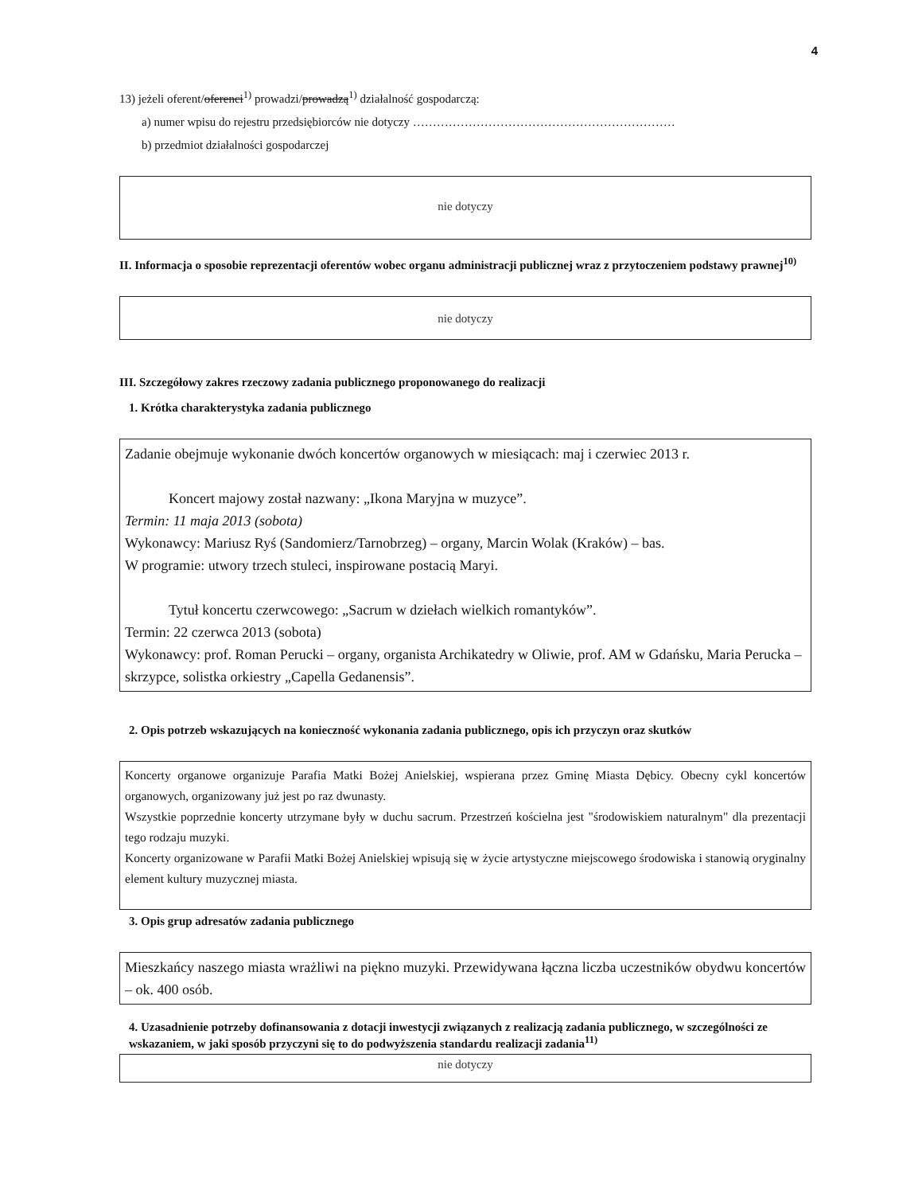4
13) jeżeli oferent/oferenci<sup>1)</sup> prowadzi/prowadzą<sup>1)</sup> działalność gospodarczą:
a) numer wpisu do rejestru przedsiębiorców nie dotyczy …………………………………………………………
b) przedmiot działalności gospodarczej
nie dotyczy
II. Informacja o sposobie reprezentacji oferentów wobec organu administracji publicznej wraz z przytoczeniem podstawy prawnej<sup>10)</sup>
nie dotyczy
III. Szczegółowy zakres rzeczowy zadania publicznego proponowanego do realizacji
1. Krótka charakterystyka zadania publicznego
Zadanie obejmuje wykonanie dwóch koncertów organowych w miesiącach: maj i czerwiec 2013 r.
Koncert majowy został nazwany: „Ikona Maryjna w muzyce”.
Termin: 11 maja 2013 (sobota)
Wykonawcy: Mariusz Ryś (Sandomierz/Tarnobrzeg) – organy, Marcin Wolak (Kraków) – bas.
W programie: utwory trzech stuleci, inspirowane postacią Maryi.
Tytuł koncertu czerwcowego: „Sacrum w dziełach wielkich romantyków”.
Termin: 22 czerwca 2013 (sobota)
Wykonawcy: prof. Roman Perucki – organy, organista Archikatedry w Oliwie, prof. AM w Gdańsku, Maria Perucka – skrzypce, solistka orkiestry „Capella Gedanensis”.
2. Opis potrzeb wskazujących na konieczność wykonania zadania publicznego, opis ich przyczyn oraz skutków
Koncerty organowe organizuje Parafia Matki Bożej Anielskiej, wspierana przez Gminę Miasta Dębicy. Obecny cykl koncertów organowych, organizowany już jest po raz dwunasty.
Wszystkie poprzednie koncerty utrzymane były w duchu sacrum. Przestrzeń kościelna jest "środowiskiem naturalnym" dla prezentacji tego rodzaju muzyki.
Koncerty organizowane w Parafii Matki Bożej Anielskiej wpisują się w życie artystyczne miejscowego środowiska i stanowią oryginalny element kultury muzycznej miasta.
3. Opis grup adresatów zadania publicznego
Mieszkańcy naszego miasta wrażliwi na piękno muzyki. Przewidywana łączna liczba uczestników obydwu koncertów – ok. 400 osób.
4. Uzasadnienie potrzeby dofinansowania z dotacji inwestycji związanych z realizacją zadania publicznego, w szczególności ze wskazaniem, w jaki sposób przyczyni się to do podwyższenia standardu realizacji zadania<sup>11)</sup>
nie dotyczy